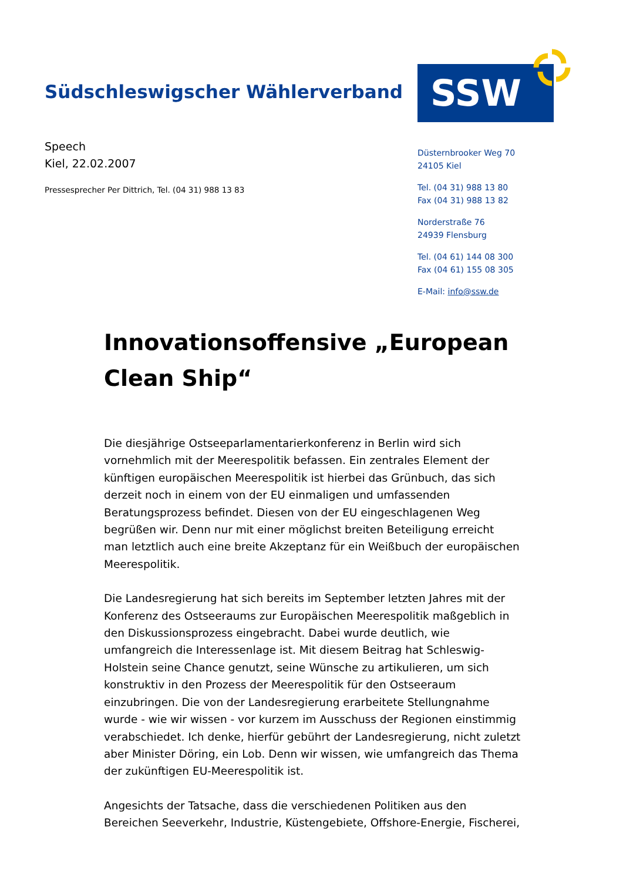Südschleswigscher Wählerverband
SSW
Speech
Kiel, 22.02.2007
Pressesprecher Per Dittrich, Tel. (04 31) 988 13 83
Düsternbrooker Weg 70
24105 Kiel
Tel. (04 31) 988 13 80
Fax (04 31) 988 13 82
Norderstraße 76
24939 Flensburg
Tel. (04 61) 144 08 300
Fax (04 61) 155 08 305
E-Mail: info@ssw.de
Innovationsoffensive „European Clean Ship“
Die diesjährige Ostseeparlamentarierkonferenz in Berlin wird sich vornehmlich mit der Meerespolitik befassen. Ein zentrales Element der künftigen europäischen Meerespolitik ist hierbei das Grünbuch, das sich derzeit noch in einem von der EU einmaligen und umfassenden Beratungsprozess befindet. Diesen von der EU eingeschlagenen Weg begrüßen wir. Denn nur mit einer möglichst breiten Beteiligung erreicht man letztlich auch eine breite Akzeptanz für ein Weißbuch der europäischen Meerespolitik.
Die Landesregierung hat sich bereits im September letzten Jahres mit der Konferenz des Ostseeraums zur Europäischen Meerespolitik maßgeblich in den Diskussionsprozess eingebracht. Dabei wurde deutlich, wie umfangreich die Interessenlage ist. Mit diesem Beitrag hat Schleswig-Holstein seine Chance genutzt, seine Wünsche zu artikulieren, um sich konstruktiv in den Prozess der Meerespolitik für den Ostseeraum einzubringen. Die von der Landesregierung erarbeitete Stellungnahme wurde - wie wir wissen - vor kurzem im Ausschuss der Regionen einstimmig verabschiedet. Ich denke, hierfür gebührt der Landesregierung, nicht zuletzt aber Minister Döring, ein Lob. Denn wir wissen, wie umfangreich das Thema der zukünftigen EU-Meerespolitik ist.
Angesichts der Tatsache, dass die verschiedenen Politiken aus den Bereichen Seeverkehr, Industrie, Küstengebiete, Offshore-Energie, Fischerei,